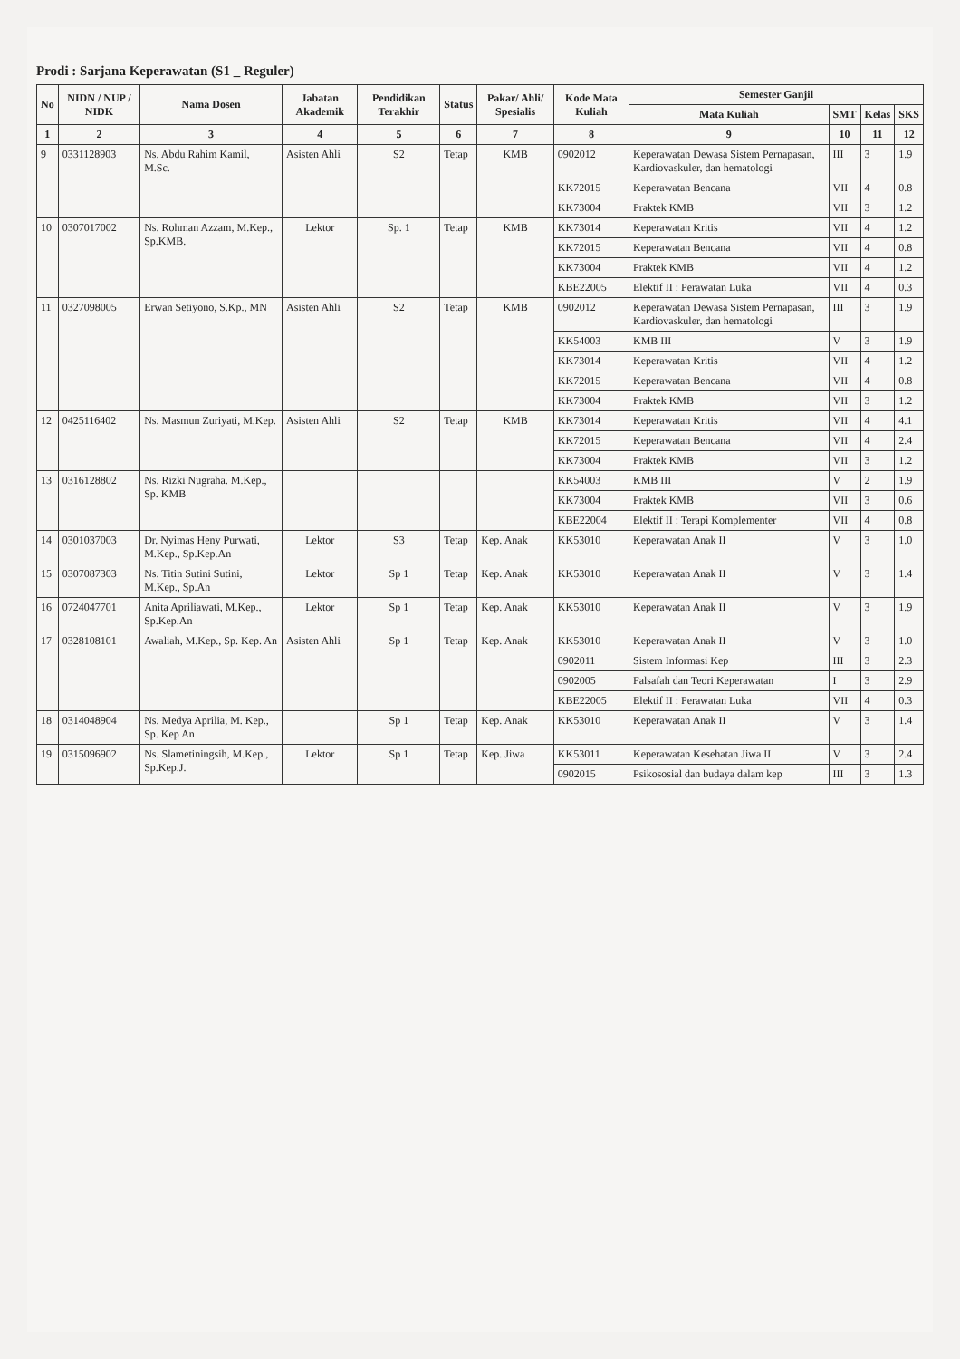Prodi : Sarjana Keperawatan (S1 _ Reguler)
| No | NIDN / NUP / NIDK | Nama Dosen | Jabatan Akademik | Pendidikan Terakhir | Status | Pakar/ Ahli/ Spesialis | Kode Mata Kuliah | Semester Ganjil | | | |
| --- | --- | --- | --- | --- | --- | --- | --- | --- | --- | --- | --- |
| | | | | | | | | Mata Kuliah | SMT | Kelas | SKS |
| 1 | 2 | 3 | 4 | 5 | 6 | 7 | 8 | 9 | 10 | 11 | 12 |
| 9 | 0331128903 | Ns. Abdu Rahim Kamil, M.Sc. | Asisten Ahli | S2 | Tetap | KMB | 0902012 | Keperawatan Dewasa Sistem Pernapasan, Kardiovaskuler, dan hematologi | III | 3 | 1.9 |
| | | | | | | | KK72015 | Keperawatan Bencana | VII | 4 | 0.8 |
| | | | | | | | KK73004 | Praktek KMB | VII | 3 | 1.2 |
| 10 | 0307017002 | Ns. Rohman Azzam, M.Kep., Sp.KMB. | Lektor | Sp. 1 | Tetap | KMB | KK73014 | Keperawatan Kritis | VII | 4 | 1.2 |
| | | | | | | | KK72015 | Keperawatan Bencana | VII | 4 | 0.8 |
| | | | | | | | KK73004 | Praktek KMB | VII | 4 | 1.2 |
| | | | | | | | KBE22005 | Elektif II : Perawatan Luka | VII | 4 | 0.3 |
| 11 | 0327098005 | Erwan Setiyono, S.Kp., MN | Asisten Ahli | S2 | Tetap | KMB | 0902012 | Keperawatan Dewasa Sistem Pernapasan, Kardiovaskuler, dan hematologi | III | 3 | 1.9 |
| | | | | | | | KK54003 | KMB III | V | 3 | 1.9 |
| | | | | | | | KK73014 | Keperawatan Kritis | VII | 4 | 1.2 |
| | | | | | | | KK72015 | Keperawatan Bencana | VII | 4 | 0.8 |
| | | | | | | | KK73004 | Praktek KMB | VII | 3 | 1.2 |
| 12 | 0425116402 | Ns. Masmun Zuriyati, M.Kep. | Asisten Ahli | S2 | Tetap | KMB | KK73014 | Keperawatan Kritis | VII | 4 | 4.1 |
| | | | | | | | KK72015 | Keperawatan Bencana | VII | 4 | 2.4 |
| | | | | | | | KK73004 | Praktek KMB | VII | 3 | 1.2 |
| 13 | 0316128802 | Ns. Rizki Nugraha. M.Kep., Sp. KMB | | | | | KK54003 | KMB III | V | 2 | 1.9 |
| | | | | | | | KK73004 | Praktek KMB | VII | 3 | 0.6 |
| | | | | | | | KBE22004 | Elektif II : Terapi Komplementer | VII | 4 | 0.8 |
| 14 | 0301037003 | Dr. Nyimas Heny Purwati, M.Kep., Sp.Kep.An | Lektor | S3 | Tetap | Kep. Anak | KK53010 | Keperawatan Anak II | V | 3 | 1.0 |
| 15 | 0307087303 | Ns. Titin Sutini Sutini, M.Kep., Sp.An | Lektor | Sp 1 | Tetap | Kep. Anak | KK53010 | Keperawatan Anak II | V | 3 | 1.4 |
| 16 | 0724047701 | Anita Apriliawati, M.Kep., Sp.Kep.An | Lektor | Sp 1 | Tetap | Kep. Anak | KK53010 | Keperawatan Anak II | V | 3 | 1.9 |
| 17 | 0328108101 | Awaliah, M.Kep., Sp. Kep. An | Asisten Ahli | Sp 1 | Tetap | Kep. Anak | KK53010 | Keperawatan Anak II | V | 3 | 1.0 |
| | | | | | | | 0902011 | Sistem Informasi Kep | III | 3 | 2.3 |
| | | | | | | | 0902005 | Falsafah dan Teori Keperawatan | I | 3 | 2.9 |
| | | | | | | | KBE22005 | Elektif II : Perawatan Luka | VII | 4 | 0.3 |
| 18 | 0314048904 | Ns. Medya Aprilia, M. Kep., Sp. Kep An | | Sp 1 | Tetap | Kep. Anak | KK53010 | Keperawatan Anak II | V | 3 | 1.4 |
| 19 | 0315096902 | Ns. Slametiningsih, M.Kep., Sp.Kep.J. | Lektor | Sp 1 | Tetap | Kep. Jiwa | KK53011 | Keperawatan Kesehatan Jiwa II | V | 3 | 2.4 |
| | | | | | | | 0902015 | Psikososial dan budaya dalam kep | III | 3 | 1.3 |